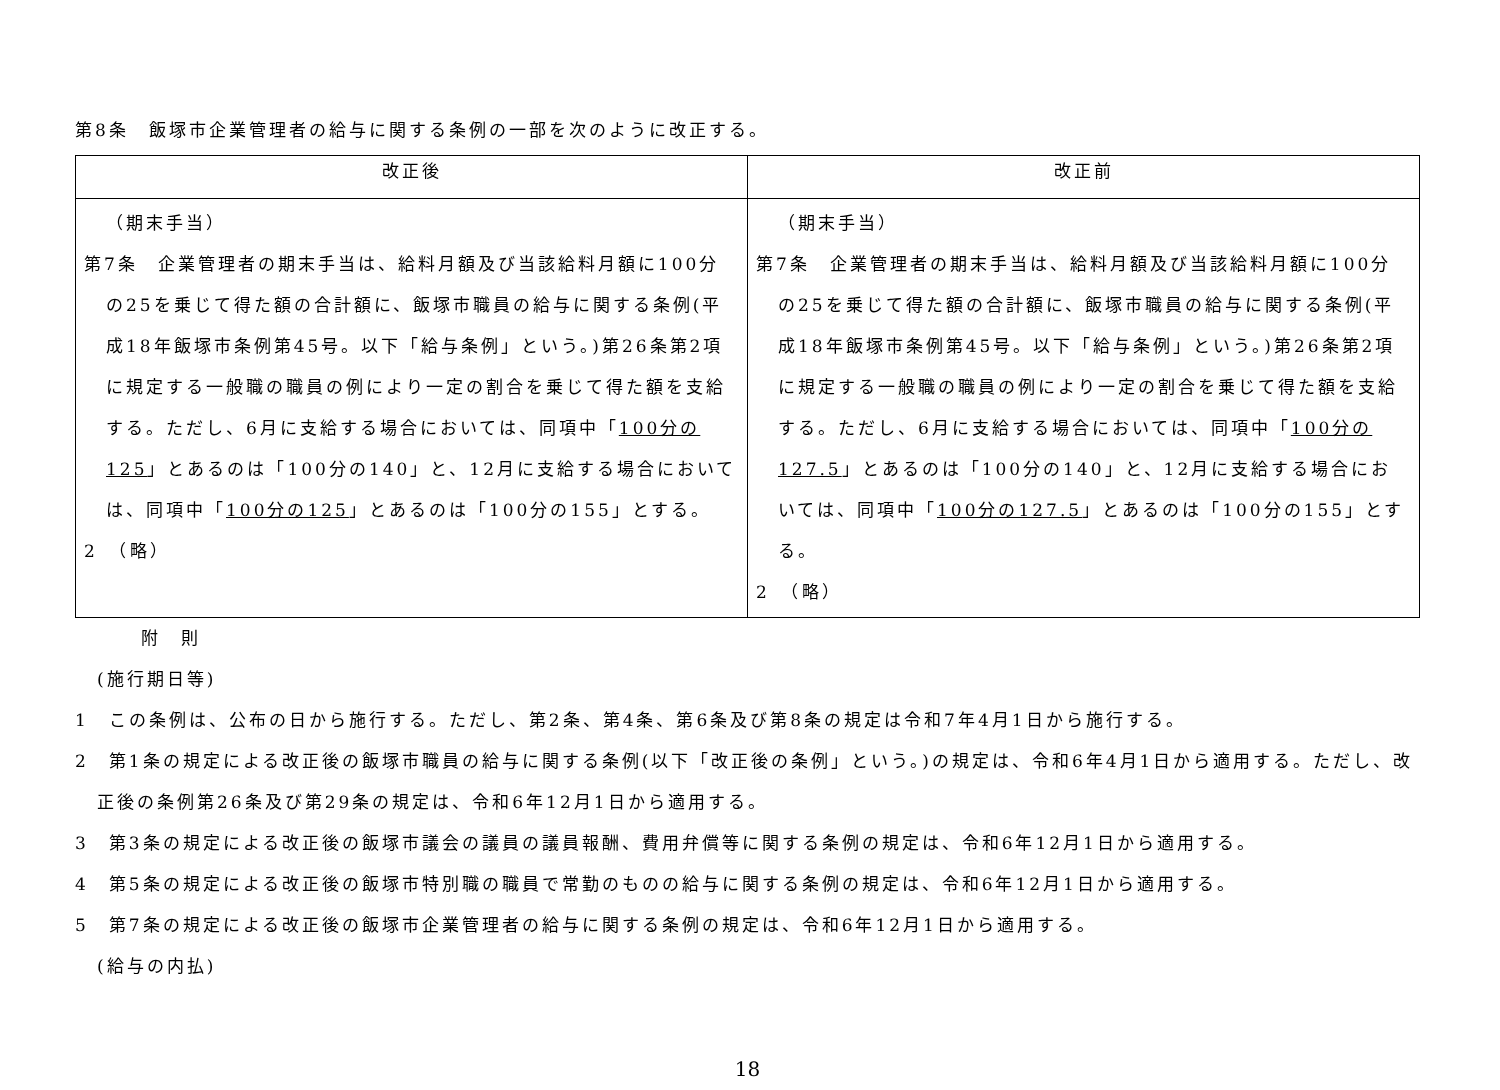第8条　飯塚市企業管理者の給与に関する条例の一部を次のように改正する。
| 改正後 | 改正前 |
| --- | --- |
| （期末手当） 第7条 企業管理者の期末手当は、給料月額及び当該給料月額に100分の25を乗じて得た額の合計額に、飯塚市職員の給与に関する条例(平成18年飯塚市条例第45号。以下「給与条例」という。)第26条第2項に規定する一般職の職員の例により一定の割合を乗じて得た額を支給する。ただし、6月に支給する場合においては、同項中「 100分の125 」とあるのは「100分の140」と、12月に支給する場合においては、同項中「 100分の125 」とあるのは「100分の155」とする。 2 （略） | （期末手当） 第7条 企業管理者の期末手当は、給料月額及び当該給料月額に100分の25を乗じて得た額の合計額に、飯塚市職員の給与に関する条例(平成18年飯塚市条例第45号。以下「給与条例」という。)第26条第2項に規定する一般職の職員の例により一定の割合を乗じて得た額を支給する。ただし、6月に支給する場合においては、同項中「 100分の127.5 」とあるのは「100分の140」と、12月に支給する場合においては、同項中「 100分の127.5 」とあるのは「100分の155」とする。 2 （略） |
附　則
(施行期日等)
1　この条例は、公布の日から施行する。ただし、第2条、第4条、第6条及び第8条の規定は令和7年4月1日から施行する。
2　第1条の規定による改正後の飯塚市職員の給与に関する条例(以下「改正後の条例」という。)の規定は、令和6年4月1日から適用する。ただし、改正後の条例第26条及び第29条の規定は、令和6年12月1日から適用する。
3　第3条の規定による改正後の飯塚市議会の議員の議員報酬、費用弁償等に関する条例の規定は、令和6年12月1日から適用する。
4　第5条の規定による改正後の飯塚市特別職の職員で常勤のものの給与に関する条例の規定は、令和6年12月1日から適用する。
5　第7条の規定による改正後の飯塚市企業管理者の給与に関する条例の規定は、令和6年12月1日から適用する。
(給与の内払)
18